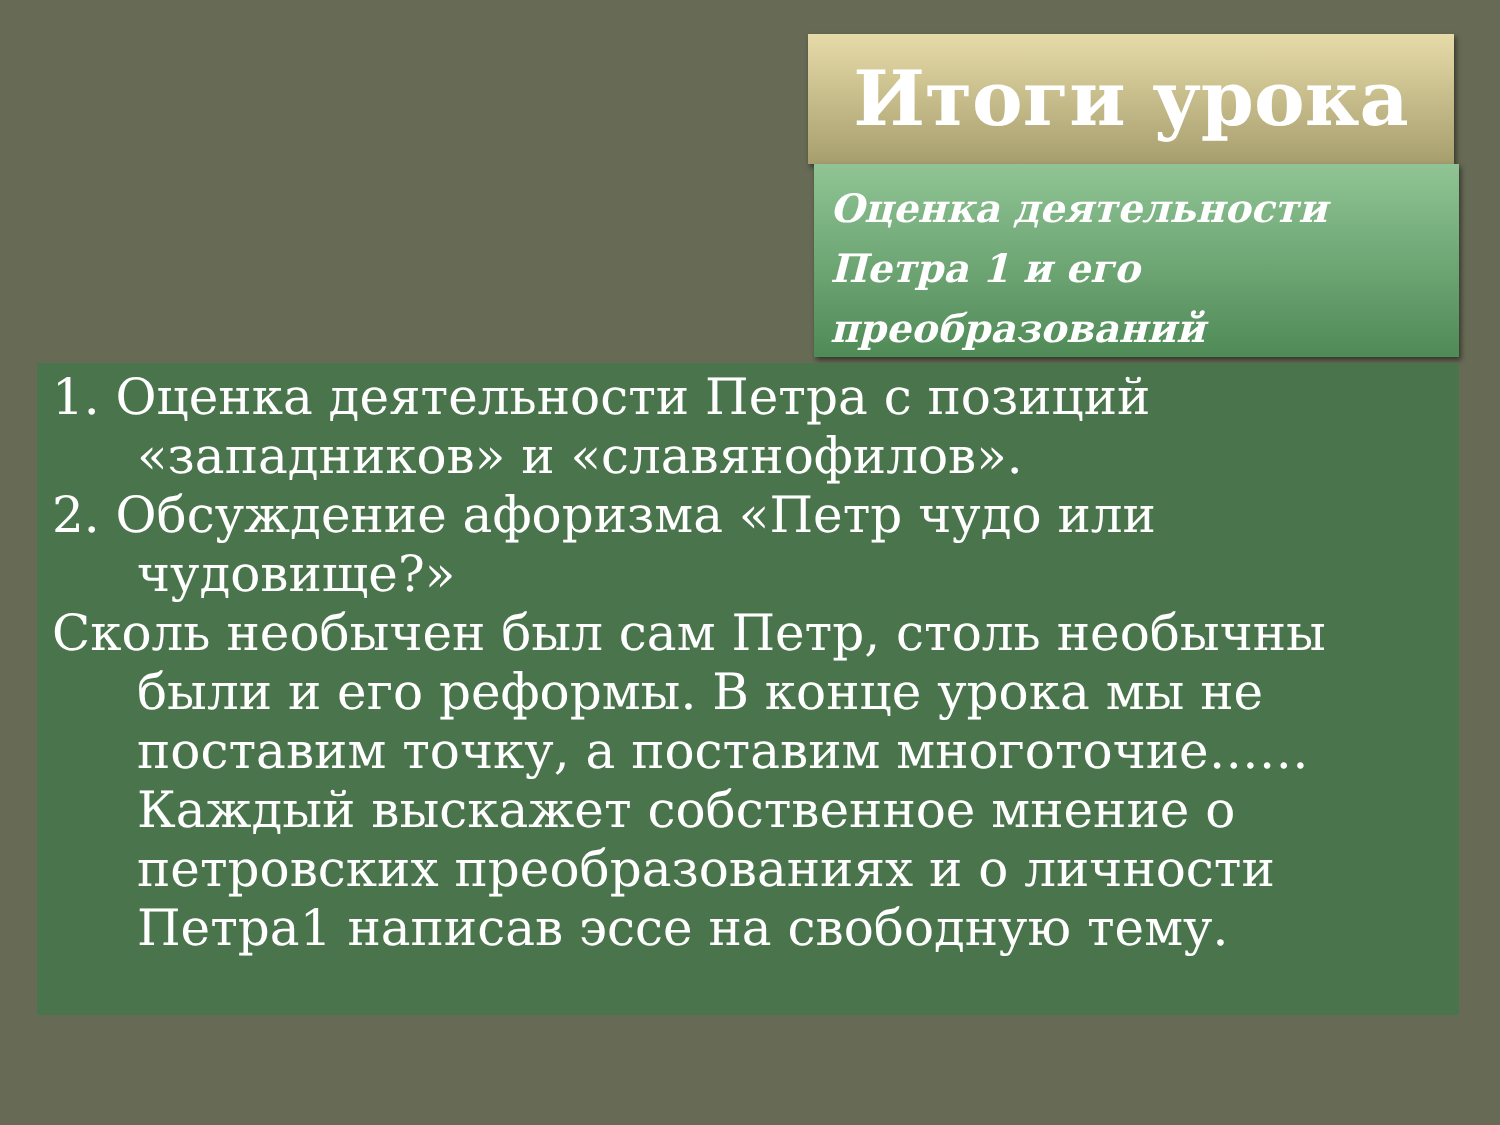Итоги урока
Оценка деятельности Петра 1 и его преобразований
1. Оценка деятельности Петра с позиций «западников» и «славянофилов».
2. Обсуждение афоризма «Петр чудо или чудовище?»
Сколь необычен был сам Петр, столь необычны были и его реформы. В конце урока мы не поставим точку, а поставим многоточие…… Каждый выскажет собственное мнение о петровских преобразованиях и о личности Петра1 написав эссе на свободную тему.